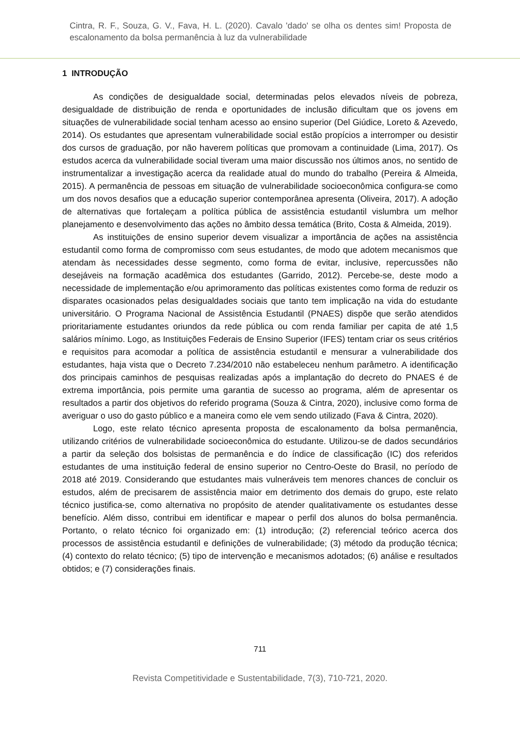Cintra, R. F., Souza, G. V., Fava, H. L. (2020). Cavalo 'dado' se olha os dentes sim! Proposta de escalonamento da bolsa permanência à luz da vulnerabilidade
1 INTRODUÇÃO
As condições de desigualdade social, determinadas pelos elevados níveis de pobreza, desigualdade de distribuição de renda e oportunidades de inclusão dificultam que os jovens em situações de vulnerabilidade social tenham acesso ao ensino superior (Del Giúdice, Loreto & Azevedo, 2014). Os estudantes que apresentam vulnerabilidade social estão propícios a interromper ou desistir dos cursos de graduação, por não haverem políticas que promovam a continuidade (Lima, 2017). Os estudos acerca da vulnerabilidade social tiveram uma maior discussão nos últimos anos, no sentido de instrumentalizar a investigação acerca da realidade atual do mundo do trabalho (Pereira & Almeida, 2015). A permanência de pessoas em situação de vulnerabilidade socioeconômica configura-se como um dos novos desafios que a educação superior contemporânea apresenta (Oliveira, 2017). A adoção de alternativas que fortaleçam a política pública de assistência estudantil vislumbra um melhor planejamento e desenvolvimento das ações no âmbito dessa temática (Brito, Costa & Almeida, 2019).
As instituições de ensino superior devem visualizar a importância de ações na assistência estudantil como forma de compromisso com seus estudantes, de modo que adotem mecanismos que atendam às necessidades desse segmento, como forma de evitar, inclusive, repercussões não desejáveis na formação acadêmica dos estudantes (Garrido, 2012). Percebe-se, deste modo a necessidade de implementação e/ou aprimoramento das políticas existentes como forma de reduzir os disparates ocasionados pelas desigualdades sociais que tanto tem implicação na vida do estudante universitário. O Programa Nacional de Assistência Estudantil (PNAES) dispõe que serão atendidos prioritariamente estudantes oriundos da rede pública ou com renda familiar per capita de até 1,5 salários mínimo. Logo, as Instituições Federais de Ensino Superior (IFES) tentam criar os seus critérios e requisitos para acomodar a política de assistência estudantil e mensurar a vulnerabilidade dos estudantes, haja vista que o Decreto 7.234/2010 não estabeleceu nenhum parâmetro. A identificação dos principais caminhos de pesquisas realizadas após a implantação do decreto do PNAES é de extrema importância, pois permite uma garantia de sucesso ao programa, além de apresentar os resultados a partir dos objetivos do referido programa (Souza & Cintra, 2020), inclusive como forma de averiguar o uso do gasto público e a maneira como ele vem sendo utilizado (Fava & Cintra, 2020).
Logo, este relato técnico apresenta proposta de escalonamento da bolsa permanência, utilizando critérios de vulnerabilidade socioeconômica do estudante. Utilizou-se de dados secundários a partir da seleção dos bolsistas de permanência e do índice de classificação (IC) dos referidos estudantes de uma instituição federal de ensino superior no Centro-Oeste do Brasil, no período de 2018 até 2019. Considerando que estudantes mais vulneráveis tem menores chances de concluir os estudos, além de precisarem de assistência maior em detrimento dos demais do grupo, este relato técnico justifica-se, como alternativa no propósito de atender qualitativamente os estudantes desse benefício. Além disso, contribui em identificar e mapear o perfil dos alunos do bolsa permanência. Portanto, o relato técnico foi organizado em: (1) introdução; (2) referencial teórico acerca dos processos de assistência estudantil e definições de vulnerabilidade; (3) método da produção técnica; (4) contexto do relato técnico; (5) tipo de intervenção e mecanismos adotados; (6) análise e resultados obtidos; e (7) considerações finais.
711
Revista Competitividade e Sustentabilidade, 7(3), 710-721, 2020.